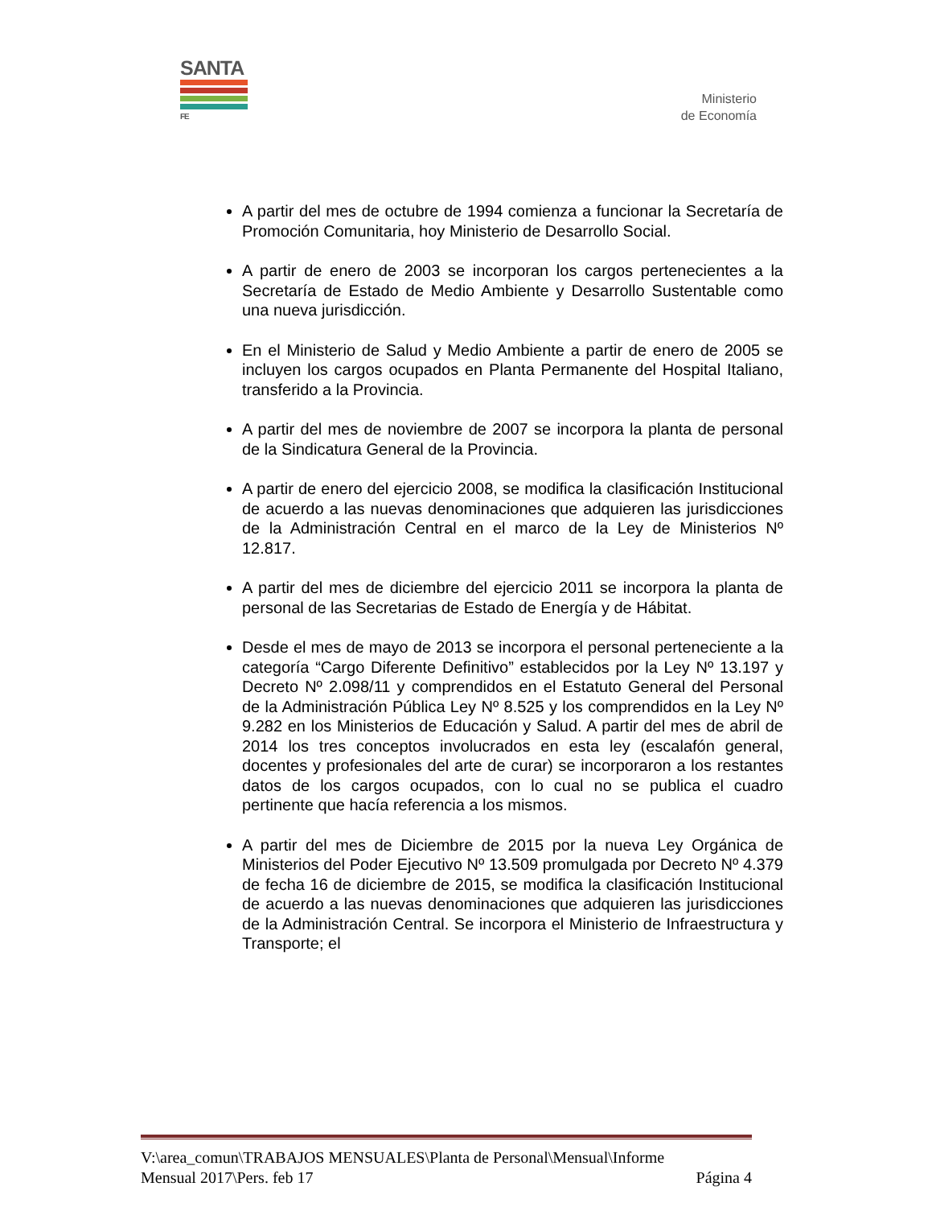SANTA
FE
Ministerio
de Economía
A partir del mes de octubre de 1994 comienza a funcionar la Secretaría de Promoción Comunitaria, hoy Ministerio de Desarrollo Social.
A partir de enero de 2003 se incorporan los cargos pertenecientes a la Secretaría de Estado de Medio Ambiente y Desarrollo Sustentable como una nueva jurisdicción.
En el Ministerio de Salud y Medio Ambiente a partir de enero de 2005 se incluyen los cargos ocupados en Planta Permanente del Hospital Italiano, transferido a la Provincia.
A partir del mes de noviembre de 2007 se incorpora la planta de personal de la Sindicatura General de la Provincia.
A partir de enero del ejercicio 2008, se modifica la clasificación Institucional de acuerdo a las nuevas denominaciones que adquieren las jurisdicciones de la Administración Central en el marco de la Ley de Ministerios Nº 12.817.
A partir del mes de diciembre del ejercicio 2011 se incorpora la planta de personal de las Secretarias de Estado de Energía y de Hábitat.
Desde el mes de mayo de 2013 se incorpora el personal perteneciente a la categoría “Cargo Diferente Definitivo” establecidos por la Ley Nº 13.197 y Decreto Nº 2.098/11 y comprendidos en el Estatuto General del Personal de la Administración Pública Ley Nº 8.525 y los comprendidos en la Ley Nº 9.282 en los Ministerios de Educación y Salud. A partir del mes de abril de 2014 los tres conceptos involucrados en esta ley (escalafón general, docentes y profesionales del arte de curar) se incorporaron a los restantes datos de los cargos ocupados, con lo cual no se publica el cuadro pertinente que hacía referencia a los mismos.
A partir del mes de Diciembre de 2015 por la nueva Ley Orgánica de Ministerios del Poder Ejecutivo Nº 13.509 promulgada por Decreto Nº 4.379 de fecha 16 de diciembre de 2015, se modifica la clasificación Institucional de acuerdo a las nuevas denominaciones que adquieren las jurisdicciones de la Administración Central. Se incorpora el Ministerio de Infraestructura y Transporte; el
V:\area_comun\TRABAJOS MENSUALES\Planta de Personal\Mensual\Informe
Mensual 2017\Pers. feb 17 Página 4